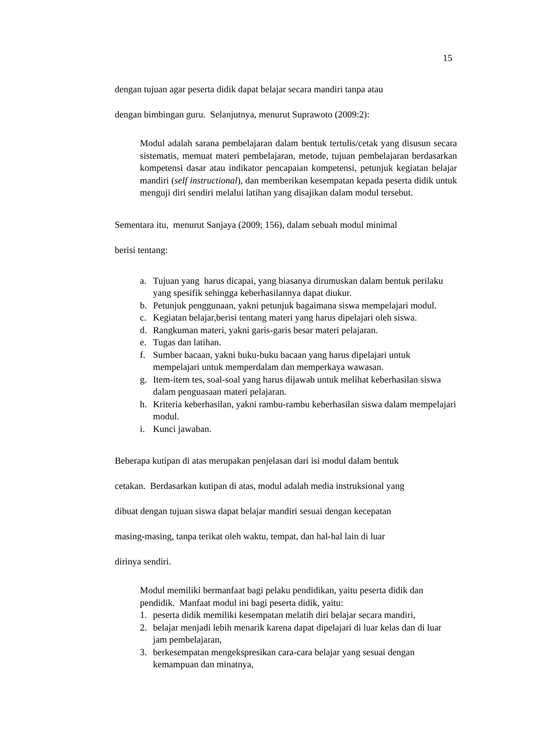15
dengan tujuan agar peserta didik dapat belajar secara mandiri tanpa atau
dengan bimbingan guru. Selanjutnya, menurut Suprawoto (2009:2):
Modul adalah sarana pembelajaran dalam bentuk tertulis/cetak yang disusun secara sistematis, memuat materi pembelajaran, metode, tujuan pembelajaran berdasarkan kompetensi dasar atau indikator pencapaian kompetensi, petunjuk kegiatan belajar mandiri (self instructional), dan memberikan kesempatan kepada peserta didik untuk menguji diri sendiri melalui latihan yang disajikan dalam modul tersebut.
Sementara itu, menurut Sanjaya (2009; 156), dalam sebuah modul minimal
berisi tentang:
a. Tujuan yang harus dicapai, yang biasanya dirumuskan dalam bentuk perilaku yang spesifik sehingga keberhasilannya dapat diukur.
b. Petunjuk penggunaan, yakni petunjuk bagaimana siswa mempelajari modul.
c. Kegiatan belajar,berisi tentang materi yang harus dipelajari oleh siswa.
d. Rangkuman materi, yakni garis-garis besar materi pelajaran.
e. Tugas dan latihan.
f. Sumber bacaan, yakni buku-buku bacaan yang harus dipelajari untuk mempelajari untuk memperdalam dan memperkaya wawasan.
g. Item-item tes, soal-soal yang harus dijawab untuk melihat keberhasilan siswa dalam penguasaan materi pelajaran.
h. Kriteria keberhasilan, yakni rambu-rambu keberhasilan siswa dalam mempelajari modul.
i. Kunci jawaban.
Beberapa kutipan di atas merupakan penjelasan dari isi modul dalam bentuk
cetakan. Berdasarkan kutipan di atas, modul adalah media instruksional yang
dibuat dengan tujuan siswa dapat belajar mandiri sesuai dengan kecepatan
masing-masing, tanpa terikat oleh waktu, tempat, dan hal-hal lain di luar
dirinya sendiri.
Modul memiliki bermanfaat bagi pelaku pendidikan, yaitu peserta didik dan pendidik. Manfaat modul ini bagi peserta didik, yaitu:
1. peserta didik memiliki kesempatan melatih diri belajar secara mandiri,
2. belajar menjadi lebih menarik karena dapat dipelajari di luar kelas dan di luar jam pembelajaran,
3. berkesempatan mengekspresikan cara-cara belajar yang sesuai dengan kemampuan dan minatnya,